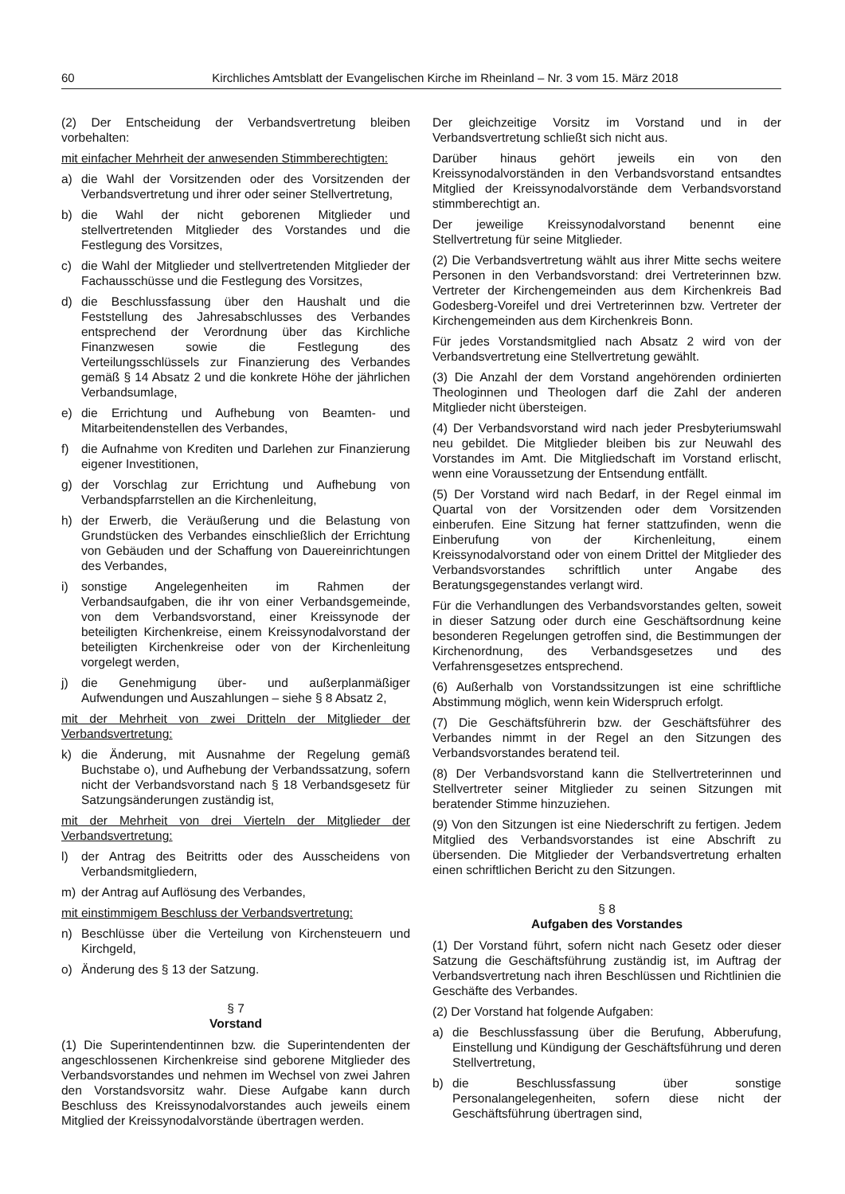60 Kirchliches Amtsblatt der Evangelischen Kirche im Rheinland – Nr. 3 vom 15. März 2018
(2) Der Entscheidung der Verbandsvertretung bleiben vorbehalten:
mit einfacher Mehrheit der anwesenden Stimmberechtigten:
a) die Wahl der Vorsitzenden oder des Vorsitzenden der Verbandsvertretung und ihrer oder seiner Stellvertretung,
b) die Wahl der nicht geborenen Mitglieder und stellvertretenden Mitglieder des Vorstandes und die Festlegung des Vorsitzes,
c) die Wahl der Mitglieder und stellvertretenden Mitglieder der Fachausschüsse und die Festlegung des Vorsitzes,
d) die Beschlussfassung über den Haushalt und die Feststellung des Jahresabschlusses des Verbandes entsprechend der Verordnung über das Kirchliche Finanzwesen sowie die Festlegung des Verteilungsschlüssels zur Finanzierung des Verbandes gemäß § 14 Absatz 2 und die konkrete Höhe der jährlichen Verbandsumlage,
e) die Errichtung und Aufhebung von Beamten- und Mitarbeitendenstellen des Verbandes,
f) die Aufnahme von Krediten und Darlehen zur Finanzierung eigener Investitionen,
g) der Vorschlag zur Errichtung und Aufhebung von Verbandspfarrstellen an die Kirchenleitung,
h) der Erwerb, die Veräußerung und die Belastung von Grundstücken des Verbandes einschließlich der Errichtung von Gebäuden und der Schaffung von Dauereinrichtungen des Verbandes,
i) sonstige Angelegenheiten im Rahmen der Verbandsaufgaben, die ihr von einer Verbandsgemeinde, von dem Verbandsvorstand, einer Kreissynode der beteiligten Kirchenkreise, einem Kreissynodalvorstand der beteiligten Kirchenkreise oder von der Kirchenleitung vorgelegt werden,
j) die Genehmigung über- und außerplanmäßiger Aufwendungen und Auszahlungen – siehe § 8 Absatz 2,
mit der Mehrheit von zwei Dritteln der Mitglieder der Verbandsvertretung:
k) die Änderung, mit Ausnahme der Regelung gemäß Buchstabe o), und Aufhebung der Verbandssatzung, sofern nicht der Verbandsvorstand nach § 18 Verbandsgesetz für Satzungsänderungen zuständig ist,
mit der Mehrheit von drei Vierteln der Mitglieder der Verbandsvertretung:
l) der Antrag des Beitritts oder des Ausscheidens von Verbandsmitgliedern,
m) der Antrag auf Auflösung des Verbandes,
mit einstimmigem Beschluss der Verbandsvertretung:
n) Beschlüsse über die Verteilung von Kirchensteuern und Kirchgeld,
o) Änderung des § 13 der Satzung.
§ 7
Vorstand
(1) Die Superintendentinnen bzw. die Superintendenten der angeschlossenen Kirchenkreise sind geborene Mitglieder des Verbandsvorstandes und nehmen im Wechsel von zwei Jahren den Vorstandsvorsitz wahr. Diese Aufgabe kann durch Beschluss des Kreissynodalvorstandes auch jeweils einem Mitglied der Kreissynodalvorstände übertragen werden.
Der gleichzeitige Vorsitz im Vorstand und in der Verbandsvertretung schließt sich nicht aus.
Darüber hinaus gehört jeweils ein von den Kreissynodalvorständen in den Verbandsvorstand entsandtes Mitglied der Kreissynodalvorstände dem Verbandsvorstand stimmberechtigt an.
Der jeweilige Kreissynodalvorstand benennt eine Stellvertretung für seine Mitglieder.
(2) Die Verbandsvertretung wählt aus ihrer Mitte sechs weitere Personen in den Verbandsvorstand: drei Vertreterinnen bzw. Vertreter der Kirchengemeinden aus dem Kirchenkreis Bad Godesberg-Voreifel und drei Vertreterinnen bzw. Vertreter der Kirchengemeinden aus dem Kirchenkreis Bonn.
Für jedes Vorstandsmitglied nach Absatz 2 wird von der Verbandsvertretung eine Stellvertretung gewählt.
(3) Die Anzahl der dem Vorstand angehörenden ordinierten Theologinnen und Theologen darf die Zahl der anderen Mitglieder nicht übersteigen.
(4) Der Verbandsvorstand wird nach jeder Presbyteriumswahl neu gebildet. Die Mitglieder bleiben bis zur Neuwahl des Vorstandes im Amt. Die Mitgliedschaft im Vorstand erlischt, wenn eine Voraussetzung der Entsendung entfällt.
(5) Der Vorstand wird nach Bedarf, in der Regel einmal im Quartal von der Vorsitzenden oder dem Vorsitzenden einberufen. Eine Sitzung hat ferner stattzufinden, wenn die Einberufung von der Kirchenleitung, einem Kreissynodalvorstand oder von einem Drittel der Mitglieder des Verbandsvorstandes schriftlich unter Angabe des Beratungsgegenstandes verlangt wird.
Für die Verhandlungen des Verbandsvorstandes gelten, soweit in dieser Satzung oder durch eine Geschäftsordnung keine besonderen Regelungen getroffen sind, die Bestimmungen der Kirchenordnung, des Verbandsgesetzes und des Verfahrensgesetzes entsprechend.
(6) Außerhalb von Vorstandssitzungen ist eine schriftliche Abstimmung möglich, wenn kein Widerspruch erfolgt.
(7) Die Geschäftsführerin bzw. der Geschäftsführer des Verbandes nimmt in der Regel an den Sitzungen des Verbandsvorstandes beratend teil.
(8) Der Verbandsvorstand kann die Stellvertreterinnen und Stellvertreter seiner Mitglieder zu seinen Sitzungen mit beratender Stimme hinzuziehen.
(9) Von den Sitzungen ist eine Niederschrift zu fertigen. Jedem Mitglied des Verbandsvorstandes ist eine Abschrift zu übersenden. Die Mitglieder der Verbandsvertretung erhalten einen schriftlichen Bericht zu den Sitzungen.
§ 8
Aufgaben des Vorstandes
(1) Der Vorstand führt, sofern nicht nach Gesetz oder dieser Satzung die Geschäftsführung zuständig ist, im Auftrag der Verbandsvertretung nach ihren Beschlüssen und Richtlinien die Geschäfte des Verbandes.
(2) Der Vorstand hat folgende Aufgaben:
a) die Beschlussfassung über die Berufung, Abberufung, Einstellung und Kündigung der Geschäftsführung und deren Stellvertretung,
b) die Beschlussfassung über sonstige Personalangelegenheiten, sofern diese nicht der Geschäftsführung übertragen sind,